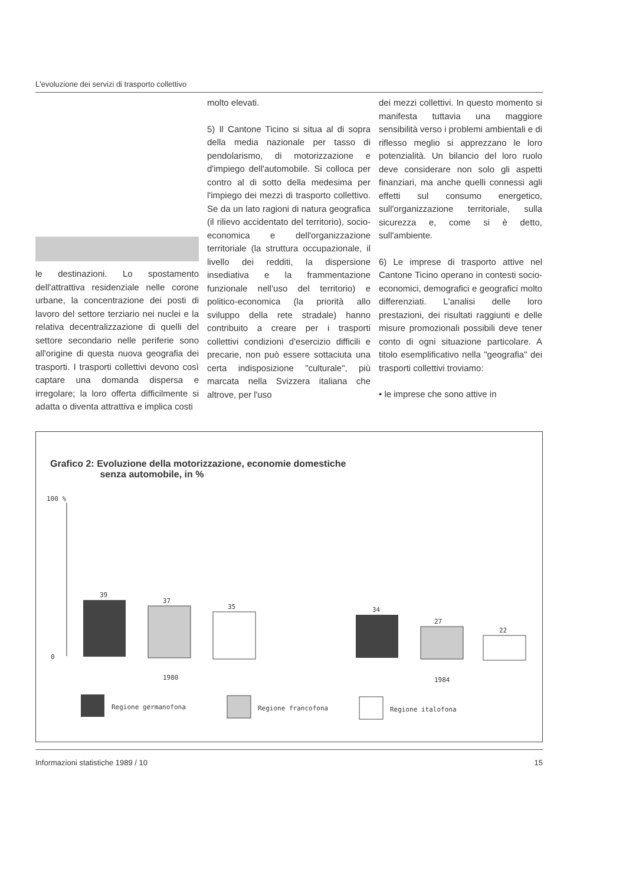L'evoluzione dei servizi di trasporto collettivo
le destinazioni. Lo spostamento dell'attrattiva residenziale nelle corone urbane, la concentrazione dei posti di lavoro del settore terziario nei nuclei e la relativa decentralizzazione di quelli del settore secondario nelle periferie sono all'origine di questa nuova geografia dei trasporti. I trasporti collettivi devono così captare una domanda dispersa e irregolare; la loro offerta difficilmente si adatta o diventa attrattiva e implica costi
molto elevati.
5) Il Cantone Ticino si situa al di sopra della media nazionale per tasso di pendolarismo, di motorizzazione e d'impiego dell'automobile. Si colloca per contro al di sotto della medesima per l'impiego dei mezzi di trasporto collettivo. Se da un lato ragioni di natura geografica (il rilievo accidentato del territorio), socio-economica e dell'organizzazione territoriale (la struttura occupazionale, il livello dei redditi, la dispersione insediativa e la frammentazione funzionale nell'uso del territorio) e politico-economica (la priorità allo sviluppo della rete stradale) hanno contribuito a creare per i trasporti collettivi condizioni d'esercizio difficili e precarie, non può essere sottaciuta una certa indisposizione "culturale", più marcata nella Svizzera italiana che altrove, per l'uso
dei mezzi collettivi. In questo momento si manifesta tuttavia una maggiore sensibilità verso i problemi ambientali e di riflesso meglio si apprezzano le loro potenzialità. Un bilancio del loro ruolo deve considerare non solo gli aspetti finanziari, ma anche quelli connessi agli effetti sul consumo energetico, sull'organizzazione territoriale, sulla sicurezza e, come si è detto, sull'ambiente.
6) Le imprese di trasporto attive nel Cantone Ticino operano in contesti socio-economici, demografici e geografici molto differenziati. L'analisi delle loro prestazioni, dei risultati raggiunti e delle misure promozionali possibili deve tener conto di ogni situazione particolare. A titolo esemplificativo nella "geografia" dei trasporti collettivi troviamo:
• le imprese che sono attive in
Grafico 2: Evoluzione della motorizzazione, economie domestiche
senza automobile, in %
100 %
0
39
37
35
1980
34
27
22
1984
Regione germanofona
Regione francofona
Regione italofona
Informazioni statistiche 1989 / 10 15